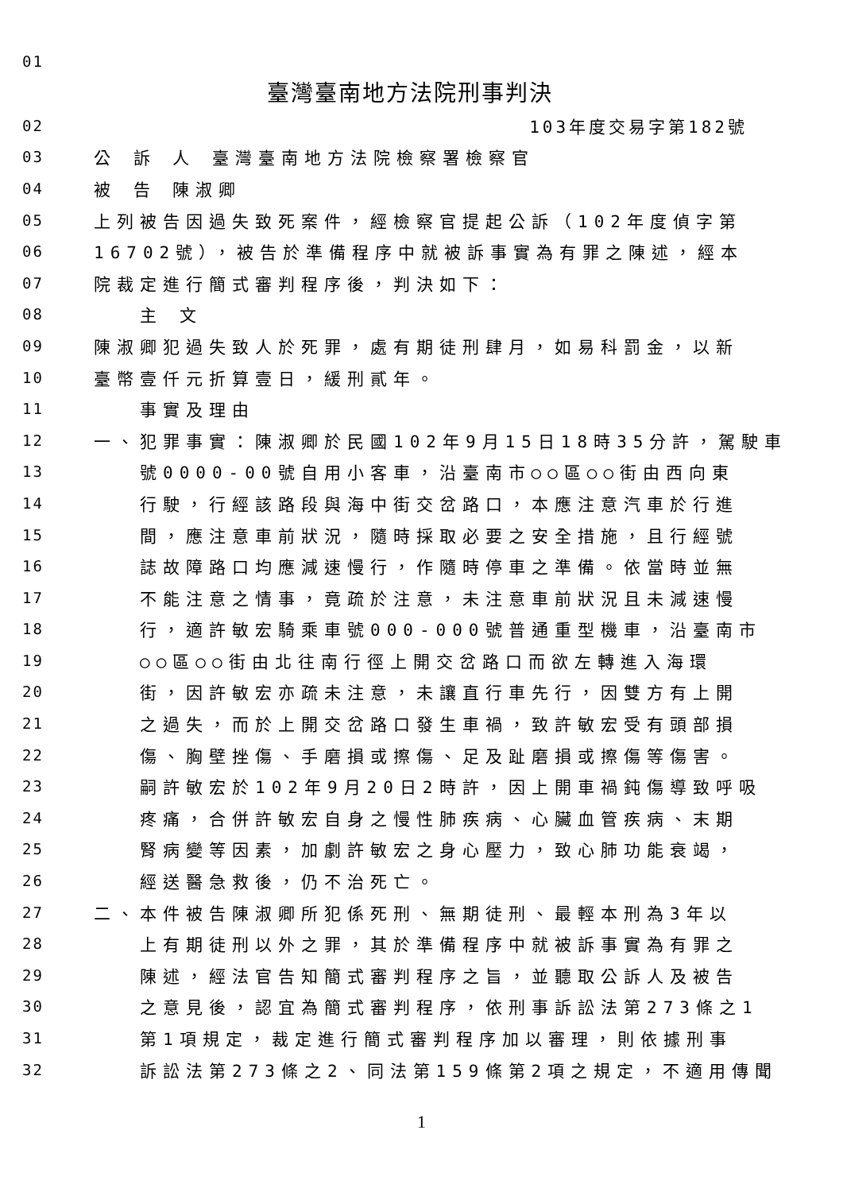01
臺灣臺南地方法院刑事判決
02 103年度交易字第182號
03 公 訴 人 臺灣臺南地方法院檢察署檢察官
04 被 告 陳淑卿
05 上列被告因過失致死案件，經檢察官提起公訴（102年度偵字第
06 16702號），被告於準備程序中就被訴事實為有罪之陳述，經本
07 院裁定進行簡式審判程序後，判決如下：
08 主 文
09 陳淑卿犯過失致人於死罪，處有期徒刑肆月，如易科罰金，以新
10 臺幣壹仟元折算壹日，緩刑貳年。
11 事實及理由
12 一、犯罪事實：陳淑卿於民國102年9月15日18時35分許，駕駛車
13 號0000-00號自用小客車，沿臺南市○○區○○街由西向東
14 行駛，行經該路段與海中街交岔路口，本應注意汽車於行進
15 間，應注意車前狀況，隨時採取必要之安全措施，且行經號
16 誌故障路口均應減速慢行，作隨時停車之準備。依當時並無
17 不能注意之情事，竟疏於注意，未注意車前狀況且未減速慢
18 行，適許敏宏騎乘車號000-000號普通重型機車，沿臺南市
19 ○○區○○街由北往南行徑上開交岔路口而欲左轉進入海環
20 街，因許敏宏亦疏未注意，未讓直行車先行，因雙方有上開
21 之過失，而於上開交岔路口發生車禍，致許敏宏受有頭部損
22 傷、胸壁挫傷、手磨損或擦傷、足及趾磨損或擦傷等傷害。
23 嗣許敏宏於102年9月20日2時許，因上開車禍鈍傷導致呼吸
24 疼痛，合併許敏宏自身之慢性肺疾病、心臟血管疾病、末期
25 腎病變等因素，加劇許敏宏之身心壓力，致心肺功能衰竭，
26 經送醫急救後，仍不治死亡。
27 二、本件被告陳淑卿所犯係死刑、無期徒刑、最輕本刑為3年以
28 上有期徒刑以外之罪，其於準備程序中就被訴事實為有罪之
29 陳述，經法官告知簡式審判程序之旨，並聽取公訴人及被告
30 之意見後，認宜為簡式審判程序，依刑事訴訟法第273條之1
31 第1項規定，裁定進行簡式審判程序加以審理，則依據刑事
32 訴訟法第273條之2、同法第159條第2項之規定，不適用傳聞
1